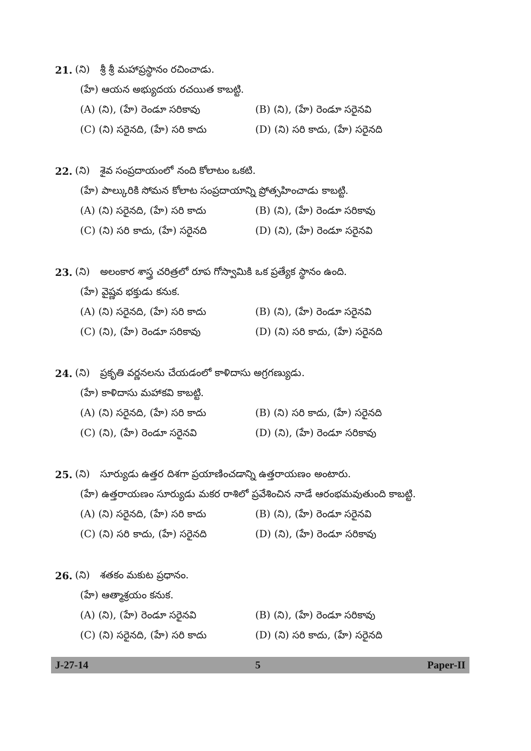21. (ని) శ్రీ శ్రీ మహాప్రస్థానం రచించాడు.
(హే) ఆయన అభ్యుదయ రచయిత కాబట్టి.
(A) (ని), (హే) రెండూ సరికావు (B) (ని), (హే) రెండూ సరైనవి
(C) (ని) సరైనది, (హే) సరి కాదు (D) (ని) సరి కాదు, (హే) సరైనది
22. (ని) శైవ సంప్రదాయంలో నంది కోలాటం ఒకటి.
(హే) పాల్కురికి సోమన కోలాట సంప్రదాయాన్ని ప్రోత్సహించాడు కాబట్టి.
(A) (ని) సరైనది, (హే) సరి కాదు (B) (ని), (హే) రెండూ సరికావు
(C) (ని) సరి కాదు, (హే) సరైనది (D) (ని), (హే) రెండూ సరైనవి
23. (ని) అలంకార శాస్త్ర చరిత్రలో రూప గోస్వామికి ఒక ప్రత్యేక స్థానం ఉంది.
(హే) వైష్ణవ భక్తుడు కనుక.
(A) (ని) సరైనది, (హే) సరి కాదు (B) (ని), (హే) రెండూ సరైనవి
(C) (ని), (హే) రెండూ సరికావు (D) (ని) సరి కాదు, (హే) సరైనది
24. (ని) ప్రకృతి వర్ణనలను చేయడంలో కాళిదాసు అగ్రగణ్యుడు.
(హే) కాళిదాసు మహాకవి కాబట్టి.
(A) (ని) సరైనది, (హే) సరి కాదు (B) (ని) సరి కాదు, (హే) సరైనది
(C) (ని), (హే) రెండూ సరైనవి (D) (ని), (హే) రెండూ సరికావు
25. (ని) సూర్యుడు ఉత్తర దిశగా ప్రయాణించడాన్ని ఉత్తరాయణం అంటారు.
(హే) ఉత్తరాయణం సూర్యుడు మకర రాశిలో ప్రవేశించిన నాడే ఆరంభమవుతుంది కాబట్టి.
(A) (ని) సరైనది, (హే) సరి కాదు (B) (ని), (హే) రెండూ సరైనవి
(C) (ని) సరి కాదు, (హే) సరైనది (D) (ని), (హే) రెండూ సరికావు
26. (ని) శతకం మకుట ప్రధానం.
(హే) ఆత్మాశ్రయం కనుక.
(A) (ని), (హే) రెండూ సరైనవి (B) (ని), (హే) రెండూ సరికావు
(C) (ని) సరైనది, (హే) సరి కాదు (D) (ని) సరి కాదు, (హే) సరైనది
J-27-14 5 Paper-II